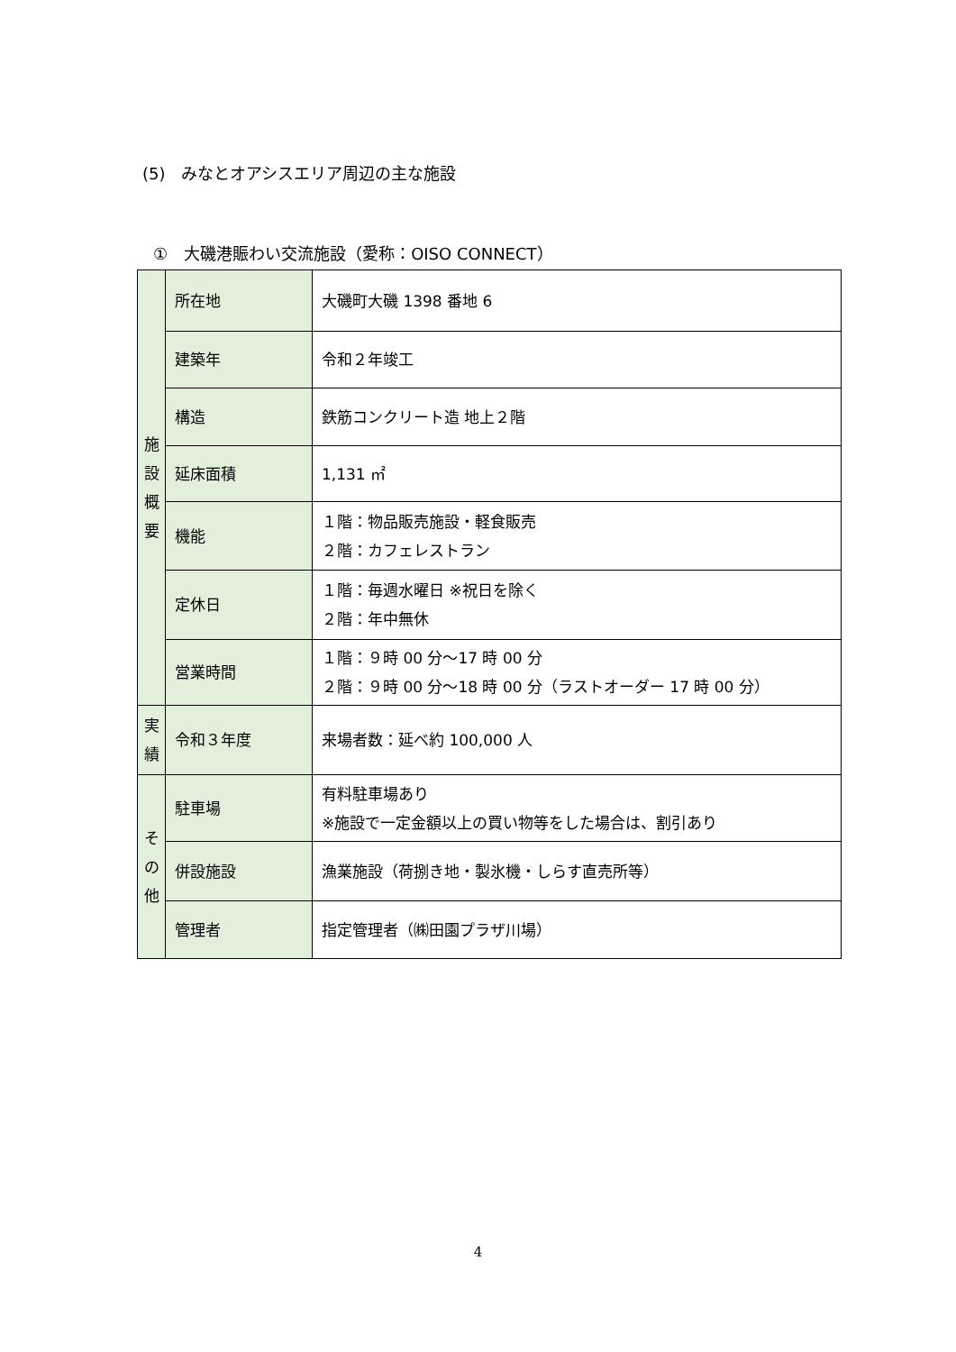(5)　みなとオアシスエリア周辺の主な施設
①　大磯港賑わい交流施設（愛称：OISO CONNECT）
| 施 設 概 要 | 所在地 | 大磯町大磯 1398 番地 6 |
| | 建築年 | 令和２年竣工 |
| | 構造 | 鉄筋コンクリート造 地上２階 |
| | 延床面積 | 1,131 ㎡ |
| | 機能 | １階：物品販売施設・軽食販売 ２階：カフェレストラン |
| | 定休日 | １階：毎週水曜日 ※祝日を除く ２階：年中無休 |
| | 営業時間 | １階：９時 00 分～17 時 00 分 ２階：９時 00 分～18 時 00 分（ラストオーダー 17 時 00 分） |
| 実 績 | 令和３年度 | 来場者数：延べ約 100,000 人 |
| そ の 他 | 駐車場 | 有料駐車場あり ※施設で一定金額以上の買い物等をした場合は、割引あり |
| | 併設施設 | 漁業施設（荷捌き地・製氷機・しらす直売所等） |
| | 管理者 | 指定管理者（㈱田園プラザ川場） |
4